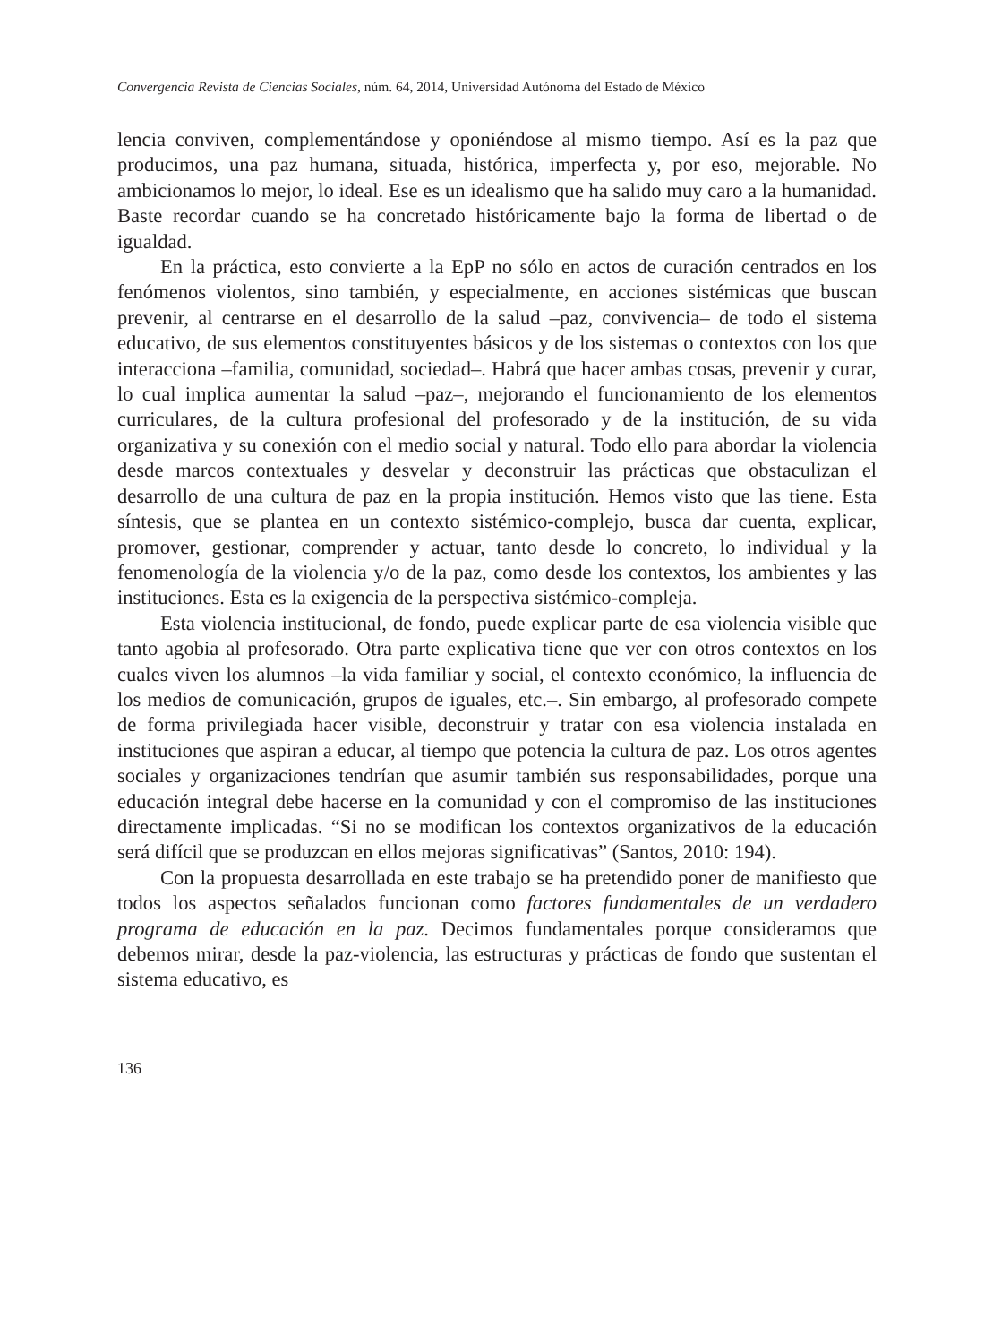Convergencia Revista de Ciencias Sociales, núm. 64, 2014, Universidad Autónoma del Estado de México
lencia conviven, complementándose y oponiéndose al mismo tiempo. Así es la paz que producimos, una paz humana, situada, histórica, imperfecta y, por eso, mejorable. No ambicionamos lo mejor, lo ideal. Ese es un idealismo que ha salido muy caro a la humanidad. Baste recordar cuando se ha concretado históricamente bajo la forma de libertad o de igualdad.
En la práctica, esto convierte a la EpP no sólo en actos de curación centrados en los fenómenos violentos, sino también, y especialmente, en acciones sistémicas que buscan prevenir, al centrarse en el desarrollo de la salud –paz, convivencia– de todo el sistema educativo, de sus elementos constituyentes básicos y de los sistemas o contextos con los que interacciona –familia, comunidad, sociedad–. Habrá que hacer ambas cosas, prevenir y curar, lo cual implica aumentar la salud –paz–, mejorando el funcionamiento de los elementos curriculares, de la cultura profesional del profesorado y de la institución, de su vida organizativa y su conexión con el medio social y natural. Todo ello para abordar la violencia desde marcos contextuales y desvelar y deconstruir las prácticas que obstaculizan el desarrollo de una cultura de paz en la propia institución. Hemos visto que las tiene. Esta síntesis, que se plantea en un contexto sistémico-complejo, busca dar cuenta, explicar, promover, gestionar, comprender y actuar, tanto desde lo concreto, lo individual y la fenomenología de la violencia y/o de la paz, como desde los contextos, los ambientes y las instituciones. Esta es la exigencia de la perspectiva sistémico-compleja.
Esta violencia institucional, de fondo, puede explicar parte de esa violencia visible que tanto agobia al profesorado. Otra parte explicativa tiene que ver con otros contextos en los cuales viven los alumnos –la vida familiar y social, el contexto económico, la influencia de los medios de comunicación, grupos de iguales, etc.–. Sin embargo, al profesorado compete de forma privilegiada hacer visible, deconstruir y tratar con esa violencia instalada en instituciones que aspiran a educar, al tiempo que potencia la cultura de paz. Los otros agentes sociales y organizaciones tendrían que asumir también sus responsabilidades, porque una educación integral debe hacerse en la comunidad y con el compromiso de las instituciones directamente implicadas. “Si no se modifican los contextos organizativos de la educación será difícil que se produzcan en ellos mejoras significativas” (Santos, 2010: 194).
Con la propuesta desarrollada en este trabajo se ha pretendido poner de manifiesto que todos los aspectos señalados funcionan como factores fundamentales de un verdadero programa de educación en la paz. Decimos fundamentales porque consideramos que debemos mirar, desde la paz-violencia, las estructuras y prácticas de fondo que sustentan el sistema educativo, es
136